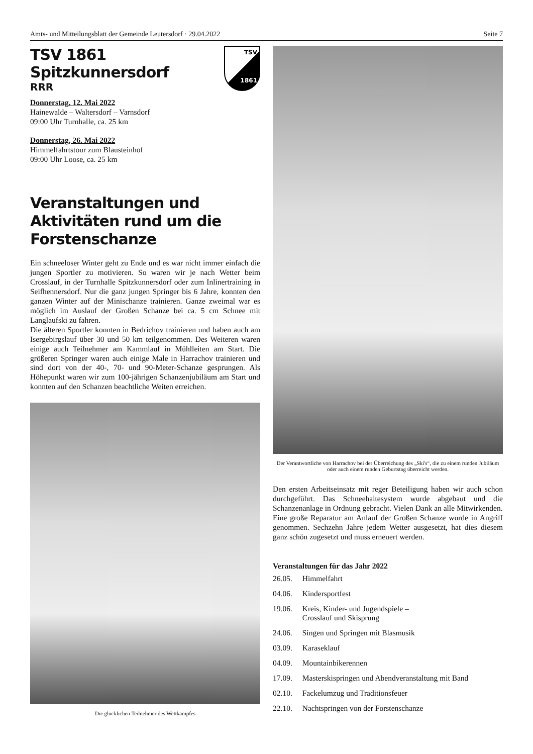Amts- und Mitteilungsblatt der Gemeinde Leutersdorf · 29.04.2022 Seite 7
TSV
1861
TSV 1861 Spitzkunnersdorf
RRR
Donnerstag, 12. Mai 2022
Hainewalde – Waltersdorf – Varnsdorf
09:00 Uhr Turnhalle, ca. 25 km
Donnerstag, 26. Mai 2022
Himmelfahrtstour zum Blausteinhof
09:00 Uhr Loose, ca. 25 km
Veranstaltungen und Aktivitäten rund um die Forstenschanze
Ein schneeloser Winter geht zu Ende und es war nicht immer einfach die jungen Sportler zu motivieren. So waren wir je nach Wetter beim Crosslauf, in der Turnhalle Spitzkunnersdorf oder zum Inlinertraining in Seifhennersdorf. Nur die ganz jungen Springer bis 6 Jahre, konnten den ganzen Winter auf der Minischanze trainieren. Ganze zweimal war es möglich im Auslauf der Großen Schanze bei ca. 5 cm Schnee mit Langlaufski zu fahren.
Die älteren Sportler konnten in Bedrichov trainieren und haben auch am Isergebirgslauf über 30 und 50 km teilgenommen. Des Weiteren waren einige auch Teilnehmer am Kammlauf in Mühlleiten am Start. Die größeren Springer waren auch einige Male in Harrachov trainieren und sind dort von der 40-, 70- und 90-Meter-Schanze gesprungen. Als Höhepunkt waren wir zum 100-jährigen Schanzenjubiläum am Start und konnten auf den Schanzen beachtliche Weiten erreichen.
Die glücklichen Teilnehmer des Wettkampfes
Der Verantwortliche von Harrachov bei der Überreichung des „Ski's“, die zu einem runden Jubiläum oder auch einem runden Geburtstag überreicht werden.
Den ersten Arbeitseinsatz mit reger Beteiligung haben wir auch schon durchgeführt. Das Schneehaltesystem wurde abgebaut und die Schanzenanlage in Ordnung gebracht. Vielen Dank an alle Mitwirkenden.
Eine große Reparatur am Anlauf der Großen Schanze wurde in Angriff genommen. Sechzehn Jahre jedem Wetter ausgesetzt, hat dies diesem ganz schön zugesetzt und muss erneuert werden.
Veranstaltungen für das Jahr 2022
| 26.05. | Himmelfahrt |
| 04.06. | Kindersportfest |
| 19.06. | Kreis, Kinder- und Jugendspiele – Crosslauf und Skisprung |
| 24.06. | Singen und Springen mit Blasmusik |
| 03.09. | Karaseklauf |
| 04.09. | Mountainbikerennen |
| 17.09. | Masterskispringen und Abendveranstaltung mit Band |
| 02.10. | Fackelumzug und Traditionsfeuer |
| 22.10. | Nachtspringen von der Forstenschanze |